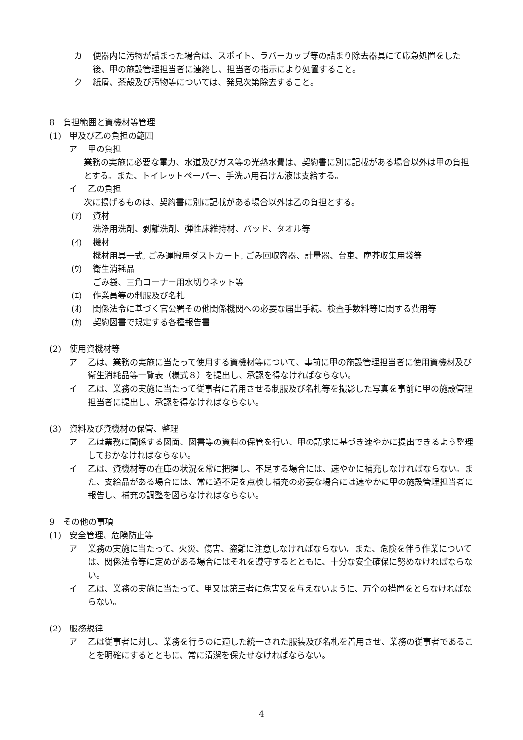カ 便器内に汚物が詰まった場合は、スポイト、ラバーカップ等の詰まり除去器具にて応急処置をした後、甲の施設管理担当者に連絡し、担当者の指示により処置すること。
ク 紙屑、茶殻及び汚物等については、発見次第除去すること。
8　負担範囲と資機材等管理
(1)　甲及び乙の負担の範囲
ア 甲の負担
業務の実施に必要な電力、水道及びガス等の光熱水費は、契約書に別に記載がある場合以外は甲の負担とする。また、トイレットペーパー、手洗い用石けん液は支給する。
イ 乙の負担
次に揚げるものは、契約書に別に記載がある場合以外は乙の負担とする。
(ｱ) 資材
洗浄用洗剤、剥離洗剤、弾性床維持材、パッド、タオル等
(ｲ) 機材
機材用具一式, ごみ運搬用ダストカート, ごみ回収容器、計量器、台車、塵芥収集用袋等
(ｳ) 衛生消耗品
ごみ袋、三角コーナー用水切りネット等
(ｴ) 作業員等の制服及び名札
(ｵ) 関係法令に基づく官公署その他関係機関への必要な届出手続、検査手数料等に関する費用等
(ｶ) 契約図書で規定する各種報告書
(2)　使用資機材等
ア 乙は、業務の実施に当たって使用する資機材等について、事前に甲の施設管理担当者に使用資機材及び衛生消耗品等一覧表（様式８）を提出し、承認を得なければならない。
イ 乙は、業務の実施に当たって従事者に着用させる制服及び名札等を撮影した写真を事前に甲の施設管理担当者に提出し、承認を得なければならない。
(3)　資料及び資機材の保管、整理
ア 乙は業務に関係する図面、図書等の資料の保管を行い、甲の請求に基づき速やかに提出できるよう整理しておかなければならない。
イ 乙は、資機材等の在庫の状況を常に把握し、不足する場合には、速やかに補充しなければならない。また、支給品がある場合には、常に過不足を点検し補充の必要な場合には速やかに甲の施設管理担当者に報告し、補充の調整を図らなければならない。
9　その他の事項
(1)　安全管理、危険防止等
ア 業務の実施に当たって、火災、傷害、盗難に注意しなければならない。また、危険を伴う作業については、関係法令等に定めがある場合にはそれを遵守するとともに、十分な安全確保に努めなければならない。
イ 乙は、業務の実施に当たって、甲又は第三者に危害又を与えないように、万全の措置をとらなければならない。
(2)　服務規律
ア 乙は従事者に対し、業務を行うのに適した統一された服装及び名札を着用させ、業務の従事者であることを明確にするとともに、常に清潔を保たせなければならない。
4